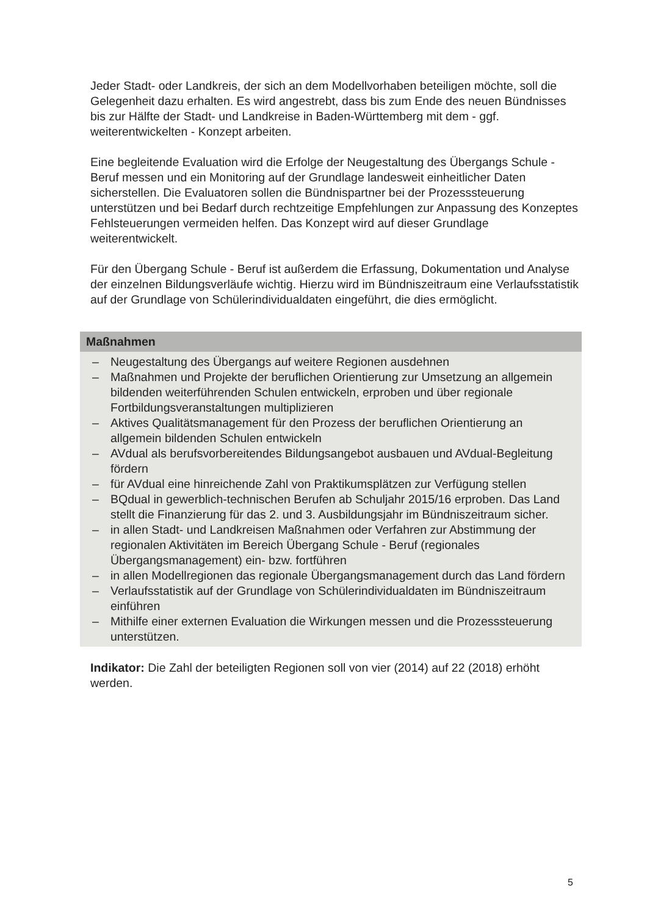Jeder Stadt- oder Landkreis, der sich an dem Modellvorhaben beteiligen möchte, soll die Gelegenheit dazu erhalten. Es wird angestrebt, dass bis zum Ende des neuen Bündnisses bis zur Hälfte der Stadt- und Landkreise in Baden-Württemberg mit dem - ggf. weiterentwickelten - Konzept arbeiten.
Eine begleitende Evaluation wird die Erfolge der Neugestaltung des Übergangs Schule - Beruf messen und ein Monitoring auf der Grundlage landesweit einheitlicher Daten sicherstellen. Die Evaluatoren sollen die Bündnispartner bei der Prozesssteuerung unterstützen und bei Bedarf durch rechtzeitige Empfehlungen zur Anpassung des Konzeptes Fehlsteuerungen vermeiden helfen. Das Konzept wird auf dieser Grundlage weiterentwickelt.
Für den Übergang Schule - Beruf ist außerdem die Erfassung, Dokumentation und Analyse der einzelnen Bildungsverläufe wichtig. Hierzu wird im Bündniszeitraum eine Verlaufsstatistik auf der Grundlage von Schülerindividualdaten eingeführt, die dies ermöglicht.
Maßnahmen
– Neugestaltung des Übergangs auf weitere Regionen ausdehnen
– Maßnahmen und Projekte der beruflichen Orientierung zur Umsetzung an allgemein bildenden weiterführenden Schulen entwickeln, erproben und über regionale Fortbildungsveranstaltungen multiplizieren
– Aktives Qualitätsmanagement für den Prozess der beruflichen Orientierung an allgemein bildenden Schulen entwickeln
– AVdual als berufsvorbereitendes Bildungsangebot ausbauen und AVdual-Begleitung fördern
– für AVdual eine hinreichende Zahl von Praktikumsplätzen zur Verfügung stellen
– BQdual in gewerblich-technischen Berufen ab Schuljahr 2015/16 erproben. Das Land stellt die Finanzierung für das 2. und 3. Ausbildungsjahr im Bündniszeitraum sicher.
– in allen Stadt- und Landkreisen Maßnahmen oder Verfahren zur Abstimmung der regionalen Aktivitäten im Bereich Übergang Schule - Beruf (regionales Übergangsmanagement) ein- bzw. fortführen
– in allen Modellregionen das regionale Übergangsmanagement durch das Land fördern
– Verlaufsstatistik auf der Grundlage von Schülerindividualdaten im Bündniszeitraum einführen
– Mithilfe einer externen Evaluation die Wirkungen messen und die Prozesssteuerung unterstützen.
Indikator: Die Zahl der beteiligten Regionen soll von vier (2014) auf 22 (2018) erhöht werden.
5